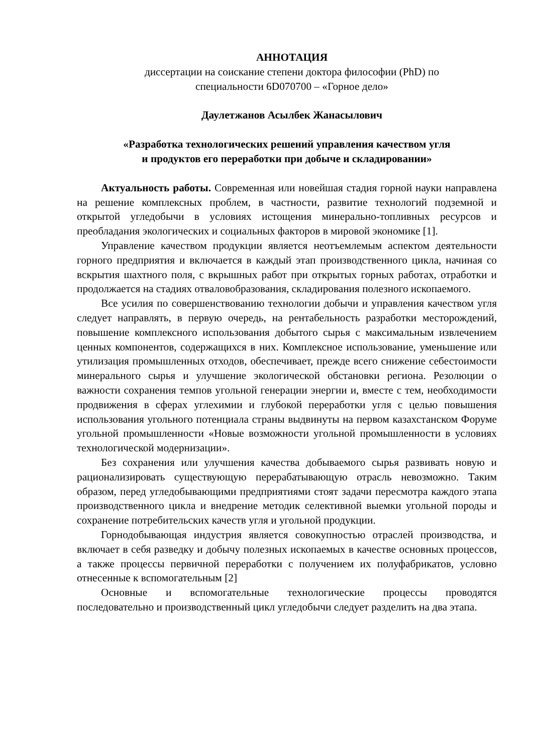АННОТАЦИЯ
диссертации на соискание степени доктора философии (PhD) по
специальности 6D070700 – «Горное дело»
Даулетжанов Асылбек Жанасылович
«Разработка технологических решений управления качеством угля
и продуктов его переработки при добыче и складировании»
Актуальность работы. Современная или новейшая стадия горной науки направлена на решение комплексных проблем, в частности, развитие технологий подземной и открытой угледобычи в условиях истощения минерально-топливных ресурсов и преобладания экологических и социальных факторов в мировой экономике [1].
Управление качеством продукции является неотъемлемым аспектом деятельности горного предприятия и включается в каждый этап производственного цикла, начиная со вскрытия шахтного поля, с вкрышных работ при открытых горных работах, отработки и продолжается на стадиях отваловобразования, складирования полезного ископаемого.
Все усилия по совершенствованию технологии добычи и управления качеством угля следует направлять, в первую очередь, на рентабельность разработки месторождений, повышение комплексного использования добытого сырья с максимальным извлечением ценных компонентов, содержащихся в них. Комплексное использование, уменьшение или утилизация промышленных отходов, обеспечивает, прежде всего снижение себестоимости минерального сырья и улучшение экологической обстановки региона. Резолюции о важности сохранения темпов угольной генерации энергии и, вместе с тем, необходимости продвижения в сферах углехимии и глубокой переработки угля с целью повышения использования угольного потенциала страны выдвинуты на первом казахстанском Форуме угольной промышленности «Новые возможности угольной промышленности в условиях технологической модернизации».
Без сохранения или улучшения качества добываемого сырья развивать новую и рационализировать существующую перерабатывающую отрасль невозможно. Таким образом, перед угледобывающими предприятиями стоят задачи пересмотра каждого этапа производственного цикла и внедрение методик селективной выемки угольной породы и сохранение потребительских качеств угля и угольной продукции.
Горнодобывающая индустрия является совокупностью отраслей производства, и включает в себя разведку и добычу полезных ископаемых в качестве основных процессов, а также процессы первичной переработки с получением их полуфабрикатов, условно отнесенные к вспомогательным [2]
Основные и вспомогательные технологические процессы проводятся последовательно и производственный цикл угледобычи следует разделить на два этапа.